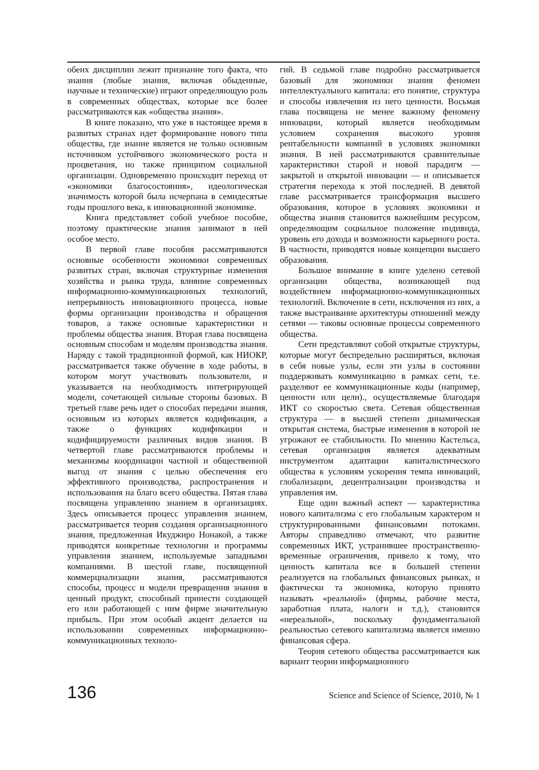обеих дисциплин лежит признание того факта, что знания (любые знания, включая обыденные, научные и технические) играют определяющую роль в современных обществах, которые все более рассматриваются как «общества знания».
В книге показано, что уже в настоящее время в развитых странах идет формирование нового типа общества, где знание является не только основным источником устойчивого экономического роста и процветания, но также принципом социальной организации. Одновременно происходит переход от «экономики благосостояния», идеологическая значимость которой была исчерпана в семидесятые годы прошлого века, к инновационной экономике.
Книга представляет собой учебное пособие, поэтому практические знания занимают в ней особое место.
В первой главе пособия рассматриваются основные особенности экономики современных развитых стран, включая структурные изменения хозяйства и рынка труда, влияние современных информационно-коммуникационных технологий, непрерывность инновационного процесса, новые формы организации производства и обращения товаров, а также основные характеристики и проблемы общества знания. Вторая глава посвящена основным способам и моделям производства знания. Наряду с такой традиционной формой, как НИОКР, рассматривается также обучение в ходе работы, в котором могут участвовать пользователи, и указывается на необходимость интегрирующей модели, сочетающей сильные стороны базовых. В третьей главе речь идет о способах передачи знания, основным из которых является кодификация, а также о функциях кодификации и кодифицируемости различных видов знания. В четвертой главе рассматриваются проблемы и механизмы координации частной и общественной выгод от знания с целью обеспечения его эффективного производства, распространения и использования на благо всего общества. Пятая глава посвящена управлению знанием в организациях. Здесь описывается процесс управления знанием, рассматривается теория создания организационного знания, предложенная Икуджиро Нонакой, а также приводятся конкретные технологии и программы управления знанием, используемые западными компаниями. В шестой главе, посвященной коммерциализации знания, рассматриваются способы, процесс и модели превращения знания в ценный продукт, способный принести создающей его или работающей с ним фирме значительную прибыль. При этом особый акцент делается на использовании современных информационно-коммуникационных техноло-
гий. В седьмой главе подробно рассматривается базовый для экономики знания феномен интеллектуального капитала: его понятие, структура и способы извлечения из него ценности. Восьмая глава посвящена не менее важному феномену инновации, который является необходимым условием сохранения высокого уровня рентабельности компаний в условиях экономики знания. В ней рассматриваются сравнительные характеристики старой и новой парадигм — закрытой и открытой инновации — и описывается стратегия перехода к этой последней. В девятой главе рассматривается трансформация высшего образования, которое в условиях экономики и общества знания становится важнейшим ресурсом, определяющим социальное положение индивида, уровень его дохода и возможности карьерного роста. В частности, приводятся новые концепции высшего образования.
Большое внимание в книге уделено сетевой организации общества, возникающей под воздействием информационно-коммуникационных технологий. Включение в сети, исключения из них, а также выстраивание архитектуры отношений между сетями — таковы основные процессы современного общества.
Сети представляют собой открытые структуры, которые могут беспредельно расширяться, включая в себя новые узлы, если эти узлы в состоянии поддерживать коммуникацию в рамках сети, т.е. разделяют ее коммуникационные коды (например, ценности или цели)., осуществляемые благодаря ИКТ со скоростью света. Сетевая общественная структура — в высшей степени динамическая открытая система, быстрые изменения в которой не угрожают ее стабильности. По мнению Кастельса, сетевая организация является адекватным инструментом адаптации капиталистического общества к условиям ускорения темпа инноваций, глобализации, децентрализации производства и управления им.
Еще один важный аспект — характеристика нового капитализма с его глобальным характером и структурированными финансовыми потоками. Авторы справедливо отмечают, что развитие современных ИКТ, устранившее пространственно-временные ограничения, привело к тому, что ценность капитала все в большей степени реализуется на глобальных финансовых рынках, и фактически та экономика, которую принято называть «реальной» (фирмы, рабочие места, заработная плата, налоги и т.д.), становится «нереальной», поскольку фундаментальной реальностью сетевого капитализма является именно финансовая сфера.
Теория сетевого общества рассматривается как вариант теории информационного
136 Science and Science of Science, 2010, № 1